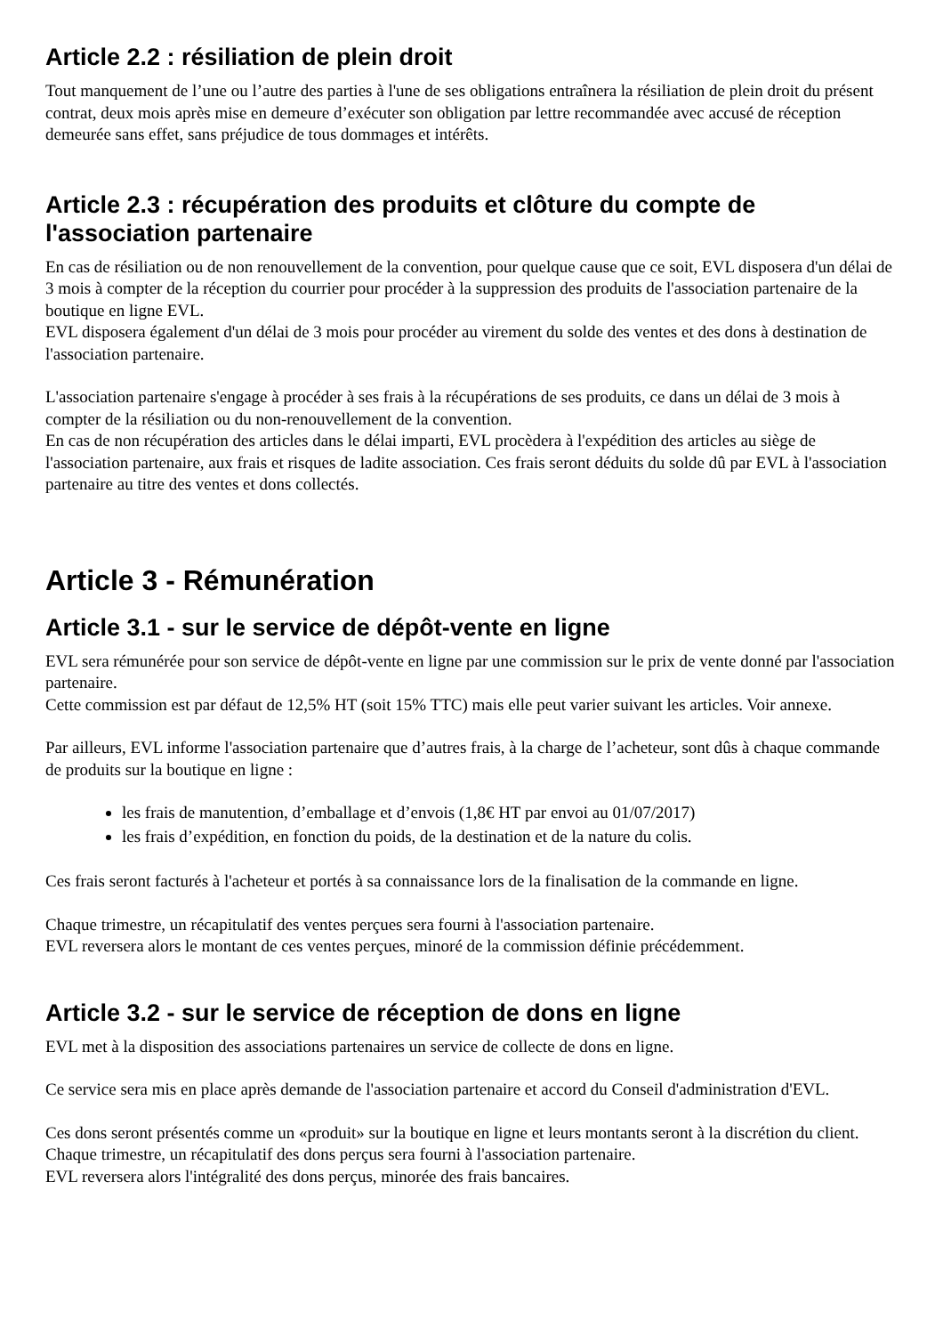Article 2.2 : résiliation de plein droit
Tout manquement de l’une ou l’autre des parties à l'une de ses obligations entraînera la résiliation de plein droit du présent contrat, deux mois après mise en demeure d’exécuter son obligation par lettre recommandée avec accusé de réception demeurée sans effet, sans préjudice de tous dommages et intérêts.
Article 2.3 : récupération des produits et clôture du compte de l'association partenaire
En cas de résiliation ou de non renouvellement de la convention, pour quelque cause que ce soit, EVL disposera d'un délai de 3 mois à compter de la réception du courrier pour procéder à la suppression des produits de l'association partenaire de la boutique en ligne EVL.
EVL disposera également d'un délai de 3 mois pour procéder au virement du solde des ventes et des dons à destination de l'association partenaire.
L'association partenaire s'engage à procéder à ses frais à la récupérations de ses produits, ce dans un délai de 3 mois à compter de la résiliation ou du non-renouvellement de la convention.
En cas de non récupération des articles dans le délai imparti, EVL procèdera à l'expédition des articles au siège de l'association partenaire, aux frais et risques de ladite association. Ces frais seront déduits du solde dû par EVL à l'association partenaire au titre des ventes et dons collectés.
Article 3 - Rémunération
Article 3.1 - sur le service de dépôt-vente en ligne
EVL sera rémunérée pour son service de dépôt-vente en ligne par une commission sur le prix de vente donné par l'association partenaire.
Cette commission est par défaut de 12,5% HT (soit 15% TTC) mais elle peut varier suivant les articles. Voir annexe.
Par ailleurs, EVL informe l'association partenaire que d’autres frais, à la charge de l’acheteur, sont dûs à chaque commande de produits sur la boutique en ligne :
les frais de manutention, d’emballage et d’envois (1,8€ HT par envoi au 01/07/2017)
les frais d’expédition, en fonction du poids, de la destination et de la nature du colis.
Ces frais seront facturés à l'acheteur et portés à sa connaissance lors de la finalisation de la commande en ligne.
Chaque trimestre, un récapitulatif des ventes perçues sera fourni à l'association partenaire.
EVL reversera alors le montant de ces ventes perçues, minoré de la commission définie précédemment.
Article 3.2 - sur le service de réception de dons en ligne
EVL met à la disposition des associations partenaires un service de collecte de dons en ligne.
Ce service sera mis en place après demande de l'association partenaire et accord du Conseil d'administration d'EVL.
Ces dons seront présentés comme un «produit» sur la boutique en ligne et leurs montants seront à la discrétion du client.
Chaque trimestre, un récapitulatif des dons perçus sera fourni à l'association partenaire.
EVL reversera alors l'intégralité des dons perçus, minorée des frais bancaires.